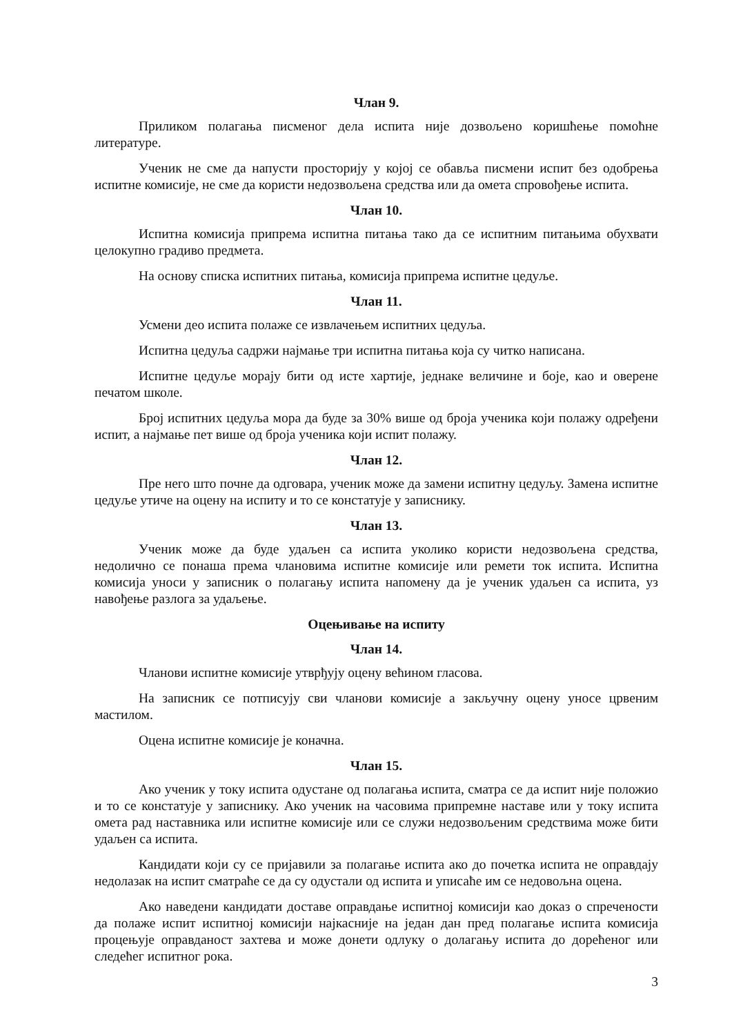Члан 9.
Приликом полагања писменог дела испита није дозвољено коришћење помоћне литературе.
Ученик не сме да напусти просторију у којој се обавља писмени испит без одобрења испитне комисије, не сме да користи недозвољена средства или да омета спровођење испита.
Члан 10.
Испитна комисија припрема испитна питања тако да се испитним питањима обухвати целокупно градиво предмета.
На основу списка испитних питања, комисија припрема испитне цедуље.
Члан 11.
Усмени део испита полаже се извлачењем испитних цедуља.
Испитна цедуља садржи најмање три испитна питања која су читко написана.
Испитне цедуље морају бити од исте хартије, једнаке величине и боје, као и оверене печатом школе.
Број испитних цедуља мора да буде за 30% више од броја ученика који полажу одређени испит, а најмање пет више од броја ученика који испит полажу.
Члан 12.
Пре него што почне да одговара, ученик може да замени испитну цедуљу. Замена испитне цедуље утиче на оцену на испиту и то се констатује у записнику.
Члан 13.
Ученик може да буде удаљен са испита уколико користи недозвољена средства, недолично се понаша према члановима испитне комисије или ремети ток испита. Испитна комисија уноси у записник о полагању испита напомену да је ученик удаљен са испита, уз навођење разлога за удаљење.
Оцењивање на испиту
Члан 14.
Чланови испитне комисије утврђују оцену већином гласова.
На записник се потписују сви чланови комисије а закључну оцену уносе црвеним мастилом.
Оцена испитне комисије је коначна.
Члан 15.
Ако ученик у току испита одустане од полагања испита, сматра се да испит није положио и то се констатује у записнику. Ако ученик на часовима припремне наставе или у току испита омета рад наставника или испитне комисије или се служи недозвољеним средствима може бити удаљен са испита.
Кандидати који су се пријавили за полагање испита ако до почетка испита не оправдају недолазак на испит сматраће се да су одустали од испита и уписаће им се недовољна оцена.
Ако наведени кандидати доставе оправдање испитној комисији као доказ о спречености да полаже испит испитној комисији најкасније на један дан пред полагање испита комисија процењује оправданост захтева и може донети одлуку о долагању испита до дорећеног или следећег испитног рока.
3